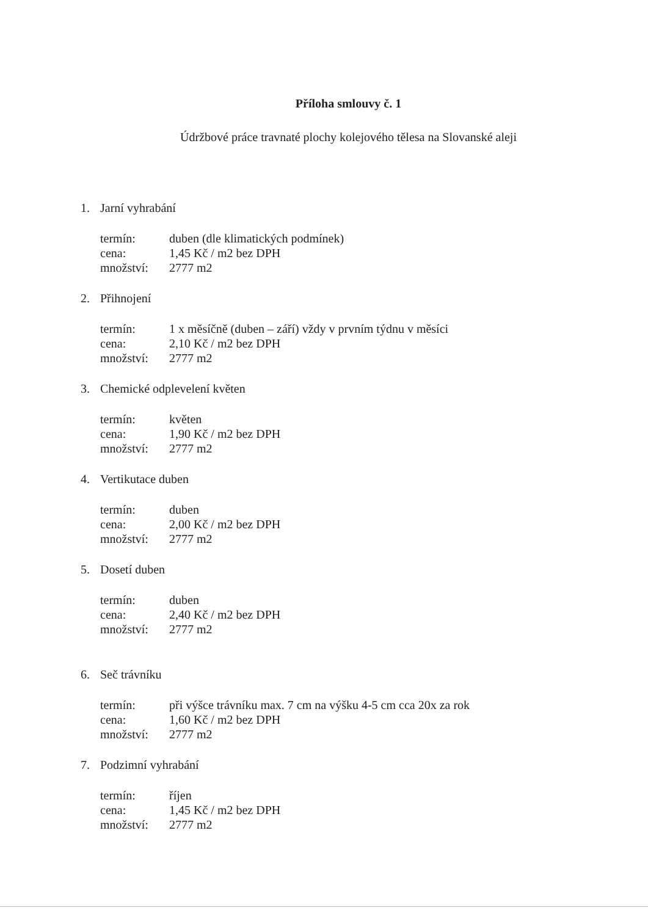Příloha smlouvy č. 1
Údržbové práce travnaté plochy kolejového tělesa na Slovanské aleji
1. Jarní vyhrabání
| termín: | duben (dle klimatických podmínek) |
| cena: | 1,45 Kč / m2 bez DPH |
| množství: | 2777 m2 |
2. Přihnojení
| termín: | 1 x měsíčně (duben – září) vždy v prvním týdnu v měsíci |
| cena: | 2,10 Kč / m2 bez DPH |
| množství: | 2777 m2 |
3. Chemické odplevelení květen
| termín: | květen |
| cena: | 1,90 Kč / m2 bez DPH |
| množství: | 2777 m2 |
4. Vertikutace duben
| termín: | duben |
| cena: | 2,00 Kč / m2 bez DPH |
| množství: | 2777 m2 |
5. Dosetí duben
| termín: | duben |
| cena: | 2,40 Kč / m2 bez DPH |
| množství: | 2777 m2 |
6. Seč trávníku
| termín: | při výšce trávníku max. 7 cm na výšku 4-5 cm cca 20x za rok |
| cena: | 1,60 Kč / m2 bez DPH |
| množství: | 2777 m2 |
7. Podzimní vyhrabání
| termín: | říjen |
| cena: | 1,45 Kč / m2 bez DPH |
| množství: | 2777 m2 |